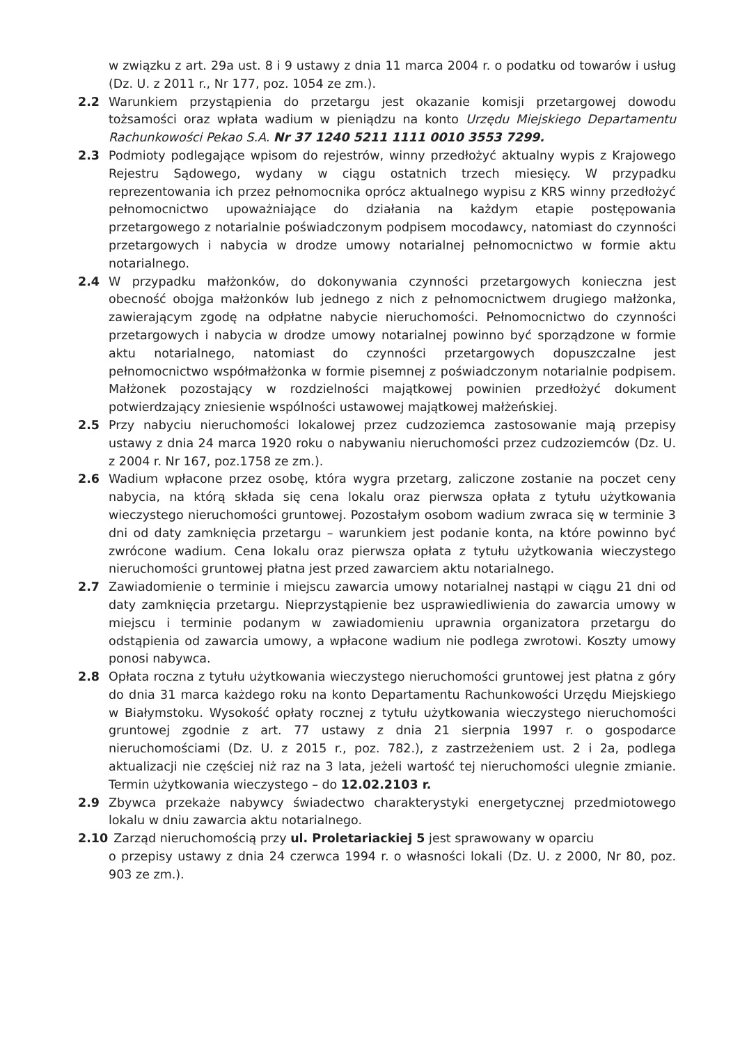w związku z art. 29a ust. 8 i 9 ustawy z dnia 11 marca 2004 r. o podatku od towarów i usług (Dz. U. z 2011 r., Nr 177, poz. 1054 ze zm.).
2.2 Warunkiem przystąpienia do przetargu jest okazanie komisji przetargowej dowodu tożsamości oraz wpłata wadium w pieniądzu na konto Urzędu Miejskiego Departamentu Rachunkowości Pekao S.A. Nr 37 1240 5211 1111 0010 3553 7299.
2.3 Podmioty podlegające wpisom do rejestrów, winny przedłożyć aktualny wypis z Krajowego Rejestru Sądowego, wydany w ciągu ostatnich trzech miesięcy. W przypadku reprezentowania ich przez pełnomocnika oprócz aktualnego wypisu z KRS winny przedłożyć pełnomocnictwo upoważniające do działania na każdym etapie postępowania przetargowego z notarialnie poświadczonym podpisem mocodawcy, natomiast do czynności przetargowych i nabycia w drodze umowy notarialnej pełnomocnictwo w formie aktu notarialnego.
2.4 W przypadku małżonków, do dokonywania czynności przetargowych konieczna jest obecność obojga małżonków lub jednego z nich z pełnomocnictwem drugiego małżonka, zawierającym zgodę na odpłatne nabycie nieruchomości. Pełnomocnictwo do czynności przetargowych i nabycia w drodze umowy notarialnej powinno być sporządzone w formie aktu notarialnego, natomiast do czynności przetargowych dopuszczalne jest pełnomocnictwo współmałżonka w formie pisemnej z poświadczonym notarialnie podpisem. Małżonek pozostający w rozdzielności majątkowej powinien przedłożyć dokument potwierdzający zniesienie wspólności ustawowej majątkowej małżeńskiej.
2.5 Przy nabyciu nieruchomości lokalowej przez cudzoziemca zastosowanie mają przepisy ustawy z dnia 24 marca 1920 roku o nabywaniu nieruchomości przez cudzoziemców (Dz. U. z 2004 r. Nr 167, poz.1758 ze zm.).
2.6 Wadium wpłacone przez osobę, która wygra przetarg, zaliczone zostanie na poczet ceny nabycia, na którą składa się cena lokalu oraz pierwsza opłata z tytułu użytkowania wieczystego nieruchomości gruntowej. Pozostałym osobom wadium zwraca się w terminie 3 dni od daty zamknięcia przetargu – warunkiem jest podanie konta, na które powinno być zwrócone wadium. Cena lokalu oraz pierwsza opłata z tytułu użytkowania wieczystego nieruchomości gruntowej płatna jest przed zawarciem aktu notarialnego.
2.7 Zawiadomienie o terminie i miejscu zawarcia umowy notarialnej nastąpi w ciągu 21 dni od daty zamknięcia przetargu. Nieprzystąpienie bez usprawiedliwienia do zawarcia umowy w miejscu i terminie podanym w zawiadomieniu uprawnia organizatora przetargu do odstąpienia od zawarcia umowy, a wpłacone wadium nie podlega zwrotowi. Koszty umowy ponosi nabywca.
2.8 Opłata roczna z tytułu użytkowania wieczystego nieruchomości gruntowej jest płatna z góry do dnia 31 marca każdego roku na konto Departamentu Rachunkowości Urzędu Miejskiego w Białymstoku. Wysokość opłaty rocznej z tytułu użytkowania wieczystego nieruchomości gruntowej zgodnie z art. 77 ustawy z dnia 21 sierpnia 1997 r. o gospodarce nieruchomościami (Dz. U. z 2015 r., poz. 782.), z zastrzeżeniem ust. 2 i 2a, podlega aktualizacji nie częściej niż raz na 3 lata, jeżeli wartość tej nieruchomości ulegnie zmianie. Termin użytkowania wieczystego – do 12.02.2103 r.
2.9 Zbywca przekaże nabywcy świadectwo charakterystyki energetycznej przedmiotowego lokalu w dniu zawarcia aktu notarialnego.
2.10 Zarząd nieruchomością przy ul. Proletariackiej 5 jest sprawowany w oparciu
o przepisy ustawy z dnia 24 czerwca 1994 r. o własności lokali (Dz. U. z 2000, Nr 80, poz. 903 ze zm.).